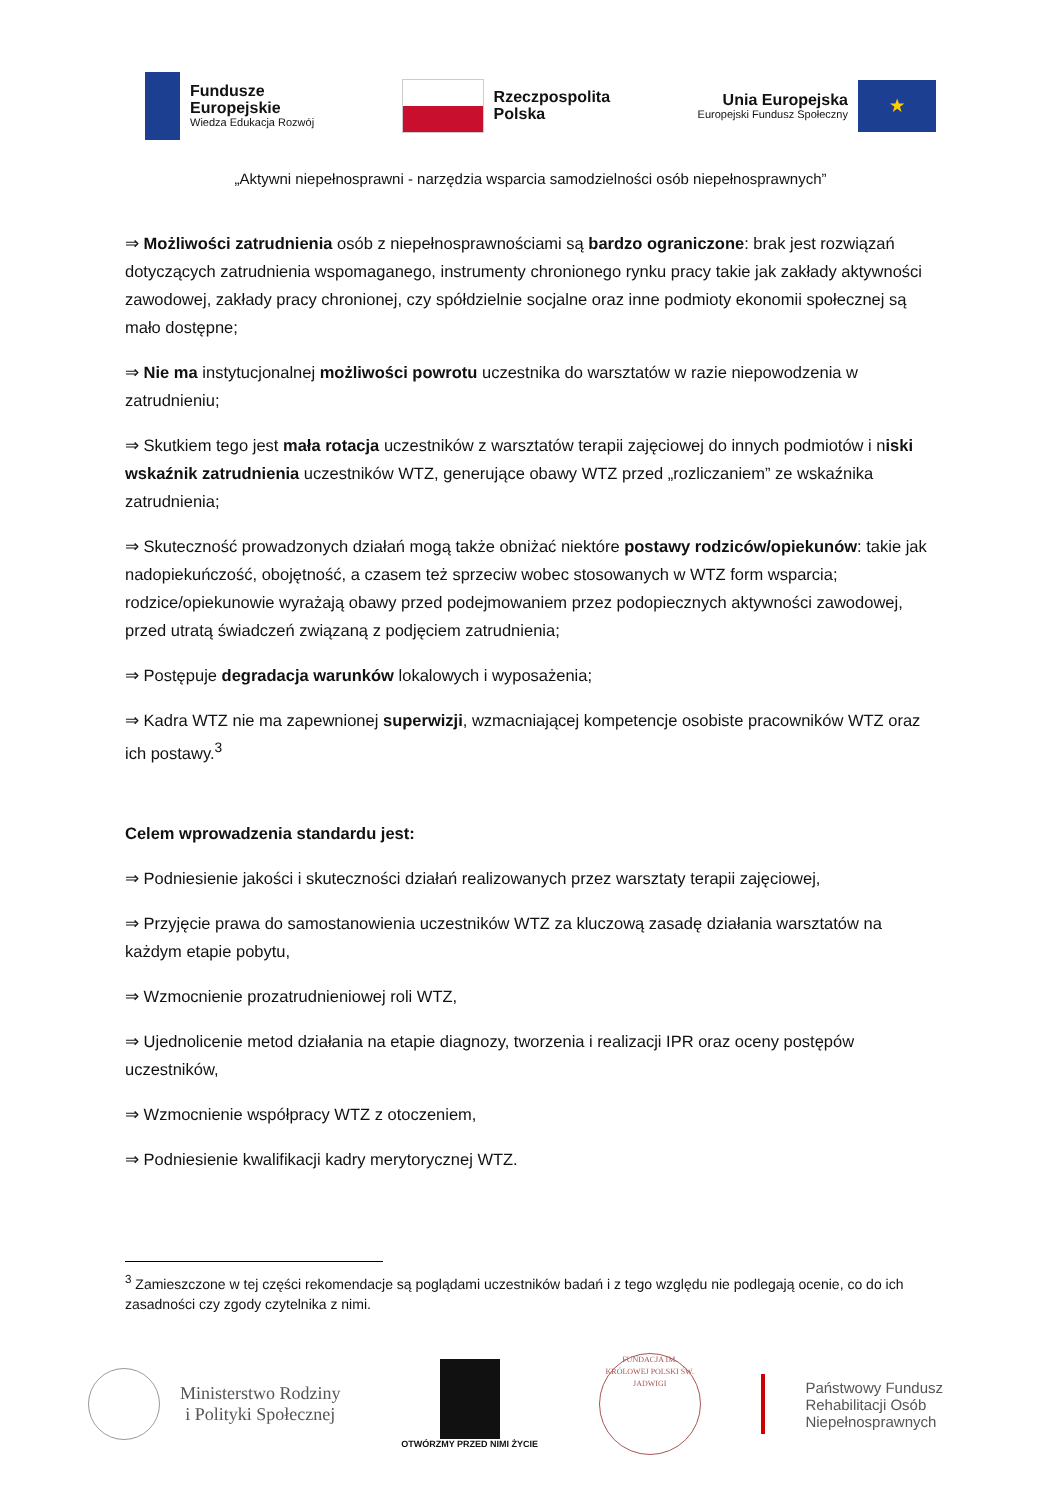Fundusze
Europejskie
Wiedza Edukacja Rozwój
Rzeczpospolita
Polska
Unia Europejska
Europejski Fundusz Społeczny
★
„Aktywni niepełnosprawni - narzędzia wsparcia samodzielności osób niepełnosprawnych”
⇒ Możliwości zatrudnienia osób z niepełnosprawnościami są bardzo ograniczone: brak jest rozwiązań dotyczących zatrudnienia wspomaganego, instrumenty chronionego rynku pracy takie jak zakłady aktywności zawodowej, zakłady pracy chronionej, czy spółdzielnie socjalne oraz inne podmioty ekonomii społecznej są mało dostępne;
⇒ Nie ma instytucjonalnej możliwości powrotu uczestnika do warsztatów w razie niepowodzenia w zatrudnieniu;
⇒ Skutkiem tego jest mała rotacja uczestników z warsztatów terapii zajęciowej do innych podmiotów i niski wskaźnik zatrudnienia uczestników WTZ, generujące obawy WTZ przed „rozliczaniem” ze wskaźnika zatrudnienia;
⇒ Skuteczność prowadzonych działań mogą także obniżać niektóre postawy rodziców/opiekunów: takie jak nadopiekuńczość, obojętność, a czasem też sprzeciw wobec stosowanych w WTZ form wsparcia; rodzice/opiekunowie wyrażają obawy przed podejmowaniem przez podopiecznych aktywności zawodowej, przed utratą świadczeń związaną z podjęciem zatrudnienia;
⇒ Postępuje degradacja warunków lokalowych i wyposażenia;
⇒ Kadra WTZ nie ma zapewnionej superwizji, wzmacniającej kompetencje osobiste pracowników WTZ oraz ich postawy.<sup>3</sup>
Celem wprowadzenia standardu jest:
⇒ Podniesienie jakości i skuteczności działań realizowanych przez warsztaty terapii zajęciowej,
⇒ Przyjęcie prawa do samostanowienia uczestników WTZ za kluczową zasadę działania warsztatów na każdym etapie pobytu,
⇒ Wzmocnienie prozatrudnieniowej roli WTZ,
⇒ Ujednolicenie metod działania na etapie diagnozy, tworzenia i realizacji IPR oraz oceny postępów uczestników,
⇒ Wzmocnienie współpracy WTZ z otoczeniem,
⇒ Podniesienie kwalifikacji kadry merytorycznej WTZ.
<sup>3</sup> Zamieszczone w tej części rekomendacje są poglądami uczestników badań i z tego względu nie podlegają ocenie, co do ich zasadności czy zgody czytelnika z nimi.
Ministerstwo Rodziny
i Polityki Społecznej
OTWÓRZMY PRZED NIMI ŻYCIE
FUNDACJA IM. KRÓLOWEJ POLSKI ŚW. JADWIGI
Państwowy Fundusz
Rehabilitacji Osób
Niepełnosprawnych